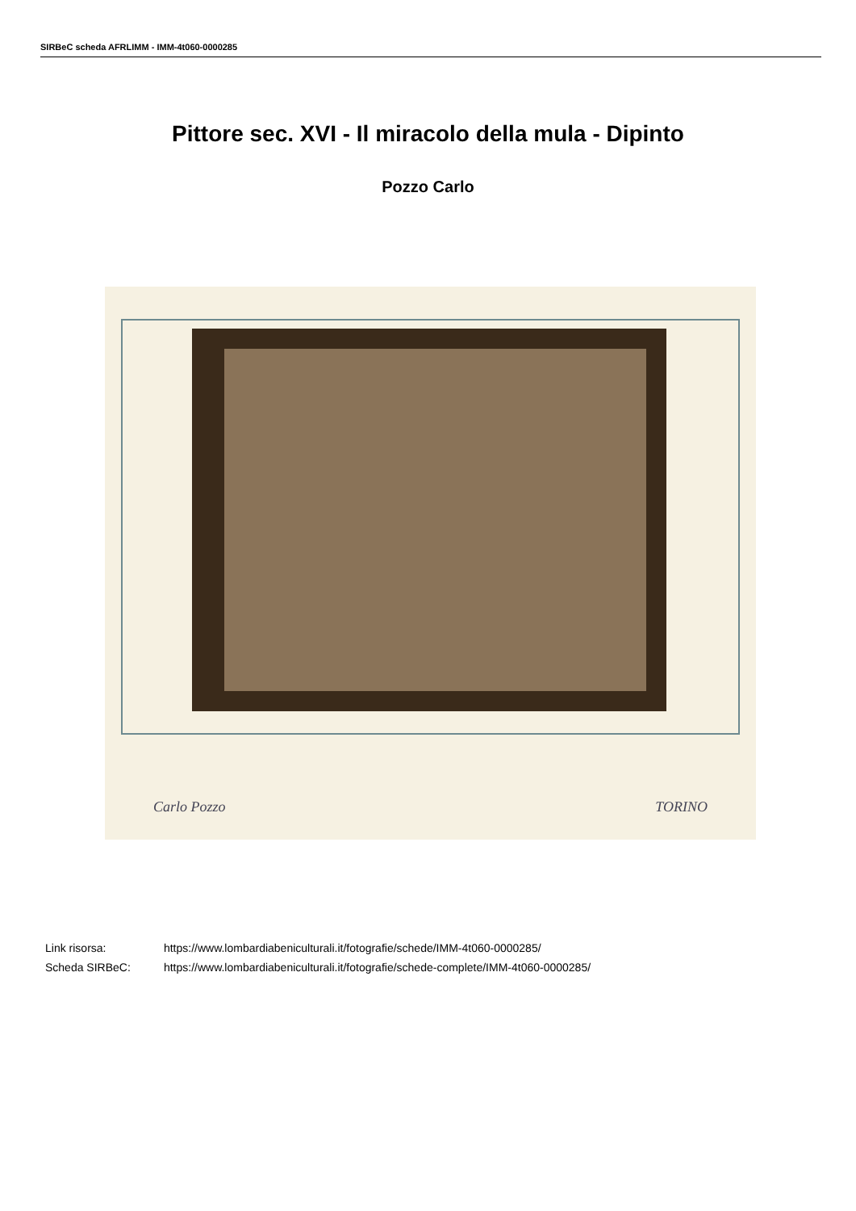SIRBeC scheda AFRLIMM - IMM-4t060-0000285
Pittore sec. XVI - Il miracolo della mula - Dipinto
Pozzo Carlo
Carlo Pozzo TORINO
Link risorsa: https://www.lombardiabeniculturali.it/fotografie/schede/IMM-4t060-0000285/
Scheda SIRBeC: https://www.lombardiabeniculturali.it/fotografie/schede-complete/IMM-4t060-0000285/